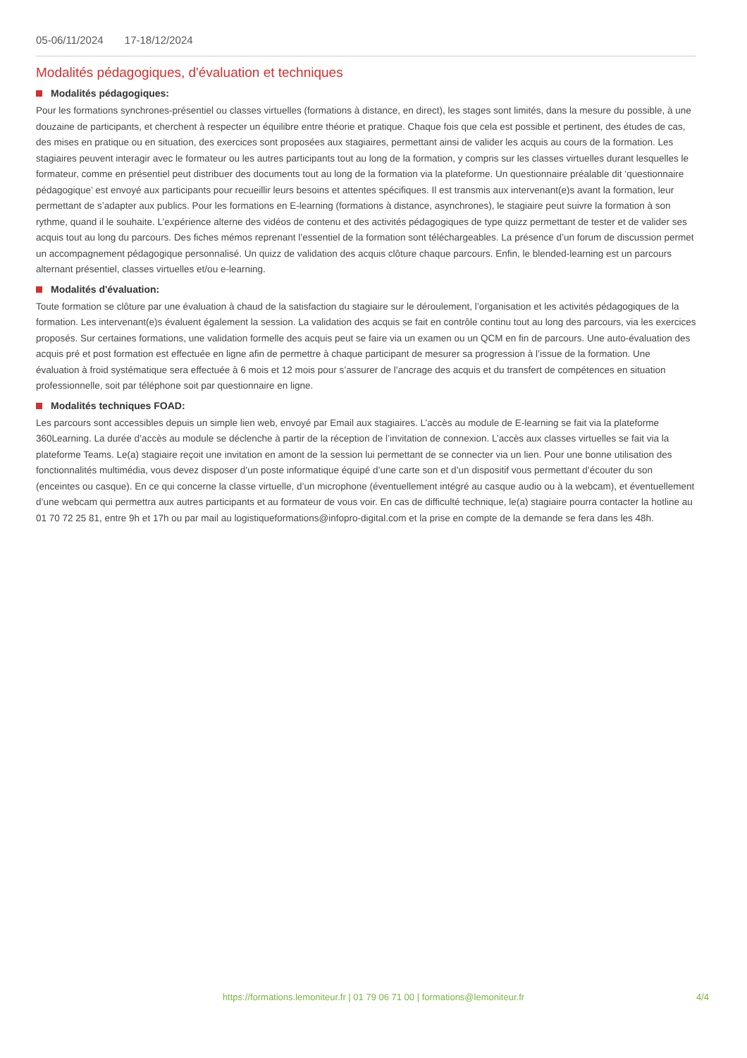05-06/11/2024 17-18/12/2024
Modalités pédagogiques, d'évaluation et techniques
Modalités pédagogiques:
Pour les formations synchrones-présentiel ou classes virtuelles (formations à distance, en direct), les stages sont limités, dans la mesure du possible, à une douzaine de participants, et cherchent à respecter un équilibre entre théorie et pratique. Chaque fois que cela est possible et pertinent, des études de cas, des mises en pratique ou en situation, des exercices sont proposées aux stagiaires, permettant ainsi de valider les acquis au cours de la formation. Les stagiaires peuvent interagir avec le formateur ou les autres participants tout au long de la formation, y compris sur les classes virtuelles durant lesquelles le formateur, comme en présentiel peut distribuer des documents tout au long de la formation via la plateforme. Un questionnaire préalable dit ‘questionnaire pédagogique’ est envoyé aux participants pour recueillir leurs besoins et attentes spécifiques. Il est transmis aux intervenant(e)s avant la formation, leur permettant de s’adapter aux publics. Pour les formations en E-learning (formations à distance, asynchrones), le stagiaire peut suivre la formation à son rythme, quand il le souhaite. L’expérience alterne des vidéos de contenu et des activités pédagogiques de type quizz permettant de tester et de valider ses acquis tout au long du parcours. Des fiches mémos reprenant l’essentiel de la formation sont téléchargeables. La présence d’un forum de discussion permet un accompagnement pédagogique personnalisé. Un quizz de validation des acquis clôture chaque parcours. Enfin, le blended-learning est un parcours alternant présentiel, classes virtuelles et/ou e-learning.
Modalités d'évaluation:
Toute formation se clôture par une évaluation à chaud de la satisfaction du stagiaire sur le déroulement, l’organisation et les activités pédagogiques de la formation. Les intervenant(e)s évaluent également la session. La validation des acquis se fait en contrôle continu tout au long des parcours, via les exercices proposés. Sur certaines formations, une validation formelle des acquis peut se faire via un examen ou un QCM en fin de parcours. Une auto-évaluation des acquis pré et post formation est effectuée en ligne afin de permettre à chaque participant de mesurer sa progression à l’issue de la formation. Une évaluation à froid systématique sera effectuée à 6 mois et 12 mois pour s’assurer de l’ancrage des acquis et du transfert de compétences en situation professionnelle, soit par téléphone soit par questionnaire en ligne.
Modalités techniques FOAD:
Les parcours sont accessibles depuis un simple lien web, envoyé par Email aux stagiaires. L’accès au module de E-learning se fait via la plateforme 360Learning. La durée d’accès au module se déclenche à partir de la réception de l’invitation de connexion. L’accès aux classes virtuelles se fait via la plateforme Teams. Le(a) stagiaire reçoit une invitation en amont de la session lui permettant de se connecter via un lien. Pour une bonne utilisation des fonctionnalités multimédia, vous devez disposer d’un poste informatique équipé d’une carte son et d’un dispositif vous permettant d’écouter du son (enceintes ou casque). En ce qui concerne la classe virtuelle, d’un microphone (éventuellement intégré au casque audio ou à la webcam), et éventuellement d’une webcam qui permettra aux autres participants et au formateur de vous voir. En cas de difficulté technique, le(a) stagiaire pourra contacter la hotline au 01 70 72 25 81, entre 9h et 17h ou par mail au logistiqueformations@infopro-digital.com et la prise en compte de la demande se fera dans les 48h.
https://formations.lemoniteur.fr | 01 79 06 71 00 | formations@lemoniteur.fr
4/4